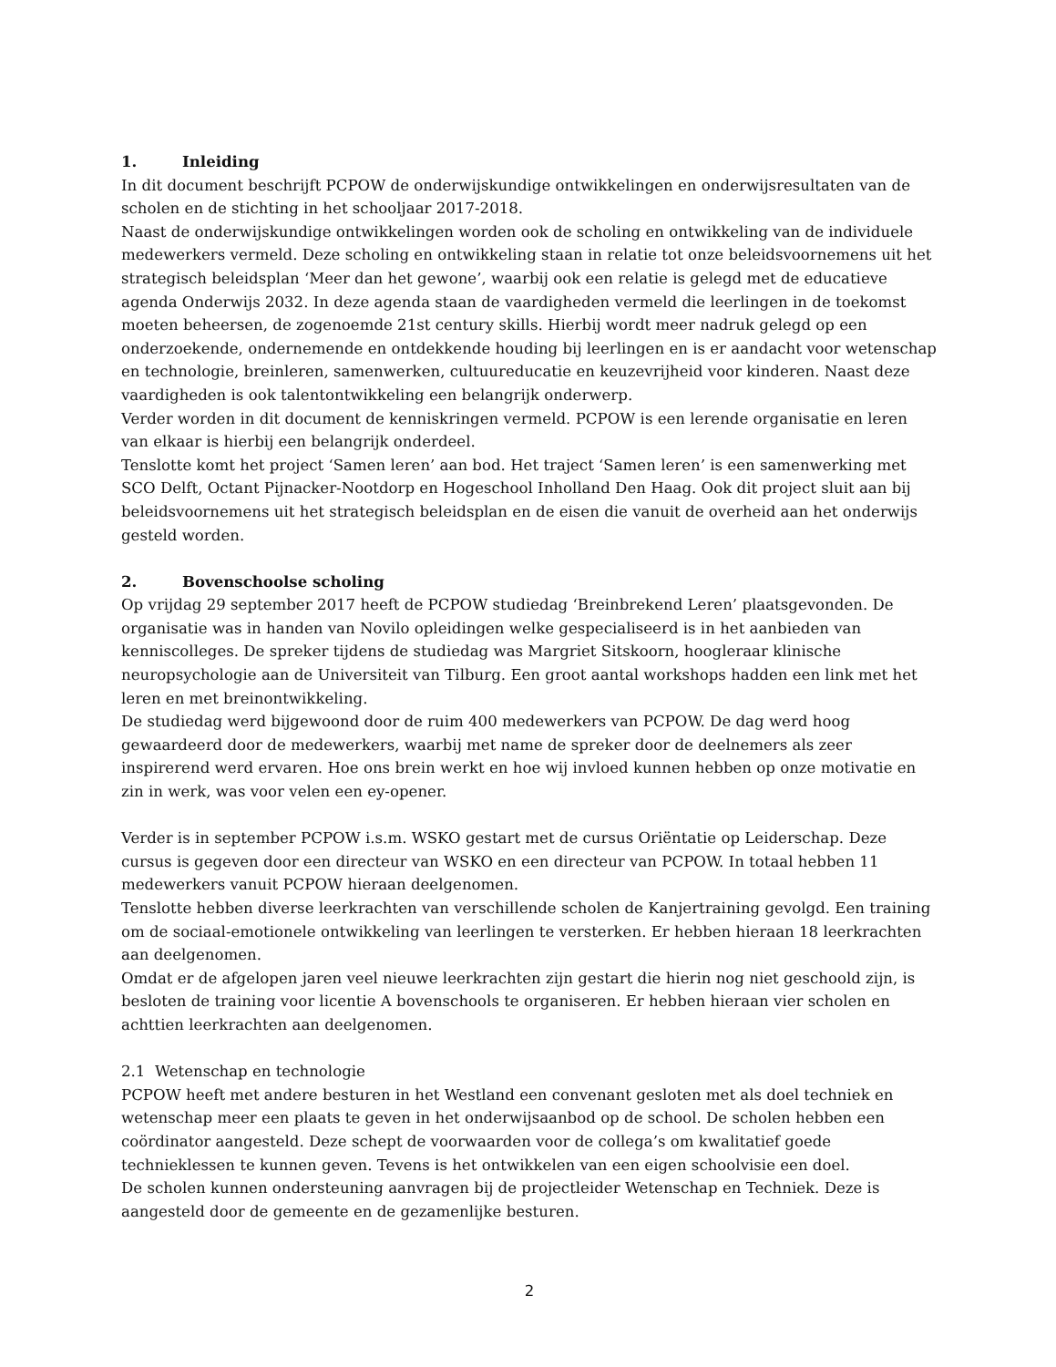1. Inleiding
In dit document beschrijft PCPOW de onderwijskundige ontwikkelingen en onderwijsresultaten van de scholen en de stichting in het schooljaar 2017-2018.
Naast de onderwijskundige ontwikkelingen worden ook de scholing en ontwikkeling van de individuele medewerkers vermeld. Deze scholing en ontwikkeling staan in relatie tot onze beleidsvoornemens uit het strategisch beleidsplan ‘Meer dan het gewone’, waarbij ook een relatie is gelegd met de educatieve agenda Onderwijs 2032. In deze agenda staan de vaardigheden vermeld die leerlingen in de toekomst moeten beheersen, de zogenoemde 21st century skills. Hierbij wordt meer nadruk gelegd op een onderzoekende, ondernemende en ontdekkende houding bij leerlingen en is er aandacht voor wetenschap en technologie, breinleren, samenwerken, cultuureducatie en keuzevrijheid voor kinderen. Naast deze vaardigheden is ook talentontwikkeling een belangrijk onderwerp.
Verder worden in dit document de kenniskringen vermeld. PCPOW is een lerende organisatie en leren van elkaar is hierbij een belangrijk onderdeel.
Tenslotte komt het project ‘Samen leren’ aan bod. Het traject ‘Samen leren’ is een samenwerking met SCO Delft, Octant Pijnacker-Nootdorp en Hogeschool Inholland Den Haag. Ook dit project sluit aan bij beleidsvoornemens uit het strategisch beleidsplan en de eisen die vanuit de overheid aan het onderwijs gesteld worden.
2. Bovenschoolse scholing
Op vrijdag 29 september 2017 heeft de PCPOW studiedag ‘Breinbrekend Leren’ plaatsgevonden. De organisatie was in handen van Novilo opleidingen welke gespecialiseerd is in het aanbieden van kenniscolleges. De spreker tijdens de studiedag was Margriet Sitskoorn, hoogleraar klinische neuropsychologie aan de Universiteit van Tilburg. Een groot aantal workshops hadden een link met het leren en met breinontwikkeling.
De studiedag werd bijgewoond door de ruim 400 medewerkers van PCPOW. De dag werd hoog gewaardeerd door de medewerkers, waarbij met name de spreker door de deelnemers als zeer inspirerend werd ervaren. Hoe ons brein werkt en hoe wij invloed kunnen hebben op onze motivatie en zin in werk, was voor velen een ey-opener.
Verder is in september PCPOW i.s.m. WSKO gestart met de cursus Oriëntatie op Leiderschap. Deze cursus is gegeven door een directeur van WSKO en een directeur van PCPOW. In totaal hebben 11 medewerkers vanuit PCPOW hieraan deelgenomen.
Tenslotte hebben diverse leerkrachten van verschillende scholen de Kanjertraining gevolgd. Een training om de sociaal-emotionele ontwikkeling van leerlingen te versterken. Er hebben hieraan 18 leerkrachten aan deelgenomen.
Omdat er de afgelopen jaren veel nieuwe leerkrachten zijn gestart die hierin nog niet geschoold zijn, is besloten de training voor licentie A bovenschools te organiseren. Er hebben hieraan vier scholen en achttien leerkrachten aan deelgenomen.
2.1 Wetenschap en technologie
PCPOW heeft met andere besturen in het Westland een convenant gesloten met als doel techniek en wetenschap meer een plaats te geven in het onderwijsaanbod op de school. De scholen hebben een coördinator aangesteld. Deze schept de voorwaarden voor de collega’s om kwalitatief goede technieklessen te kunnen geven. Tevens is het ontwikkelen van een eigen schoolvisie een doel.
De scholen kunnen ondersteuning aanvragen bij de projectleider Wetenschap en Techniek. Deze is aangesteld door de gemeente en de gezamenlijke besturen.
2